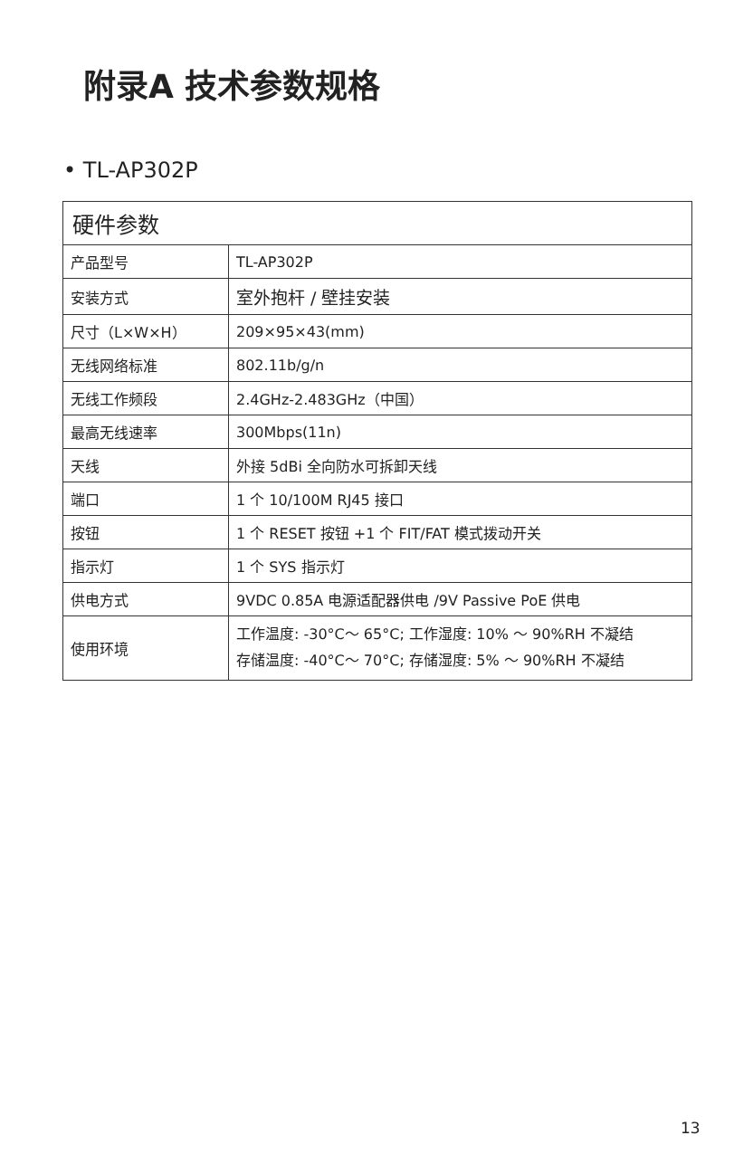附录A 技术参数规格
• TL-AP302P
| 硬件参数 | |
| --- | --- |
| 产品型号 | TL-AP302P |
| 安装方式 | 室外抱杆 / 壁挂安装 |
| 尺寸（L×W×H） | 209×95×43(mm) |
| 无线网络标准 | 802.11b/g/n |
| 无线工作频段 | 2.4GHz-2.483GHz（中国） |
| 最高无线速率 | 300Mbps(11n) |
| 天线 | 外接 5dBi 全向防水可拆卸天线 |
| 端口 | 1 个 10/100M RJ45 接口 |
| 按钮 | 1 个 RESET 按钮 +1 个 FIT/FAT 模式拨动开关 |
| 指示灯 | 1 个 SYS 指示灯 |
| 供电方式 | 9VDC 0.85A 电源适配器供电 /9V Passive PoE 供电 |
| 使用环境 | 工作温度: -30°C～ 65°C; 工作湿度: 10% ～ 90%RH 不凝结 存储温度: -40°C～ 70°C; 存储湿度: 5% ～ 90%RH 不凝结 |
13